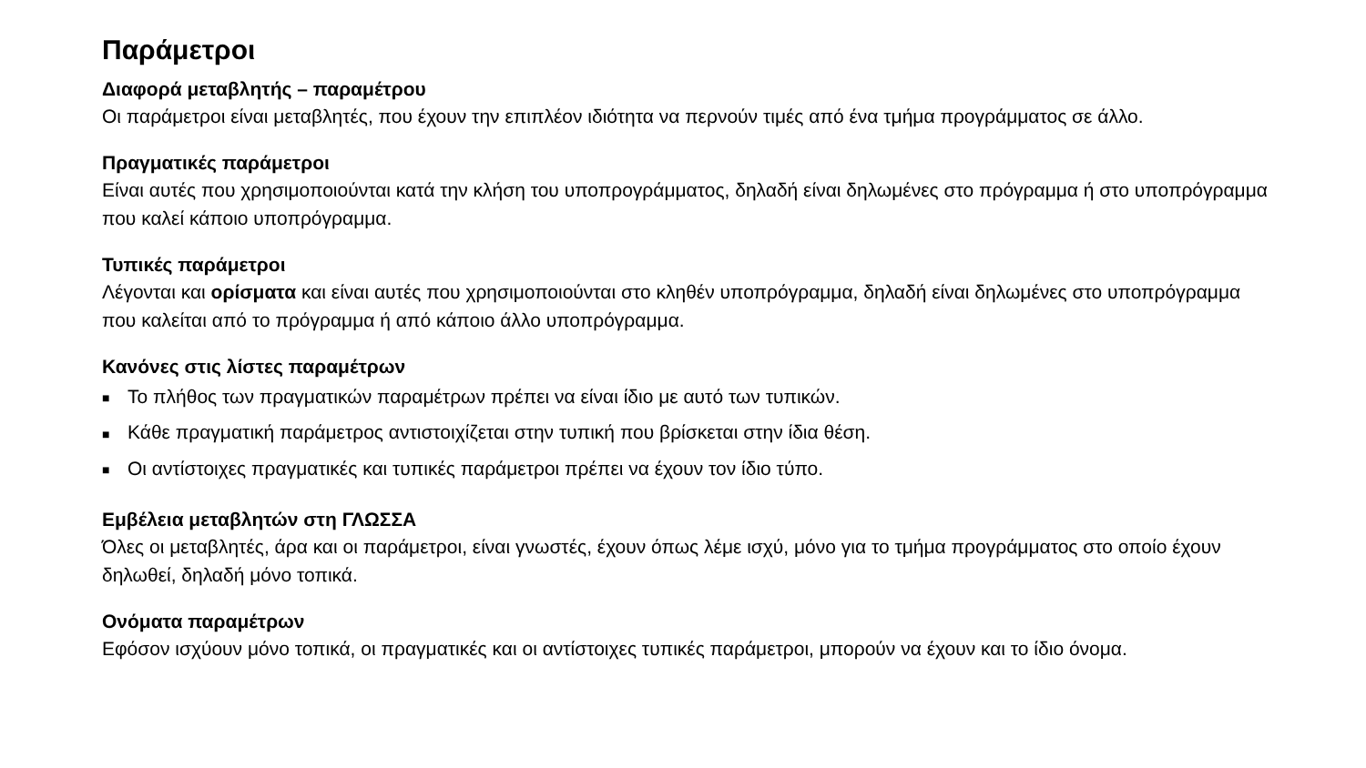Παράμετροι
Διαφορά μεταβλητής – παραμέτρου
Οι παράμετροι είναι μεταβλητές, που έχουν την επιπλέον ιδιότητα να περνούν τιμές από ένα τμήμα προγράμματος σε άλλο.
Πραγματικές παράμετροι
Είναι αυτές που χρησιμοποιούνται κατά την κλήση του υποπρογράμματος, δηλαδή είναι δηλωμένες στο πρόγραμμα ή στο υποπρόγραμμα που καλεί κάποιο υποπρόγραμμα.
Τυπικές παράμετροι
Λέγονται και ορίσματα και είναι αυτές που χρησιμοποιούνται στο κληθέν υποπρόγραμμα, δηλαδή είναι δηλωμένες στο υποπρόγραμμα που καλείται από το πρόγραμμα ή από κάποιο άλλο υποπρόγραμμα.
Κανόνες στις λίστες παραμέτρων
■ Το πλήθος των πραγματικών παραμέτρων πρέπει να είναι ίδιο με αυτό των τυπικών.
■ Κάθε πραγματική παράμετρος αντιστοιχίζεται στην τυπική που βρίσκεται στην ίδια θέση.
■ Οι αντίστοιχες πραγματικές και τυπικές παράμετροι πρέπει να έχουν τον ίδιο τύπο.
Εμβέλεια μεταβλητών στη ΓΛΩΣΣΑ
Όλες οι μεταβλητές, άρα και οι παράμετροι, είναι γνωστές, έχουν όπως λέμε ισχύ, μόνο για το τμήμα προγράμματος στο οποίο έχουν δηλωθεί, δηλαδή μόνο τοπικά.
Ονόματα παραμέτρων
Εφόσον ισχύουν μόνο τοπικά, οι πραγματικές και οι αντίστοιχες τυπικές παράμετροι, μπορούν να έχουν και το ίδιο όνομα.